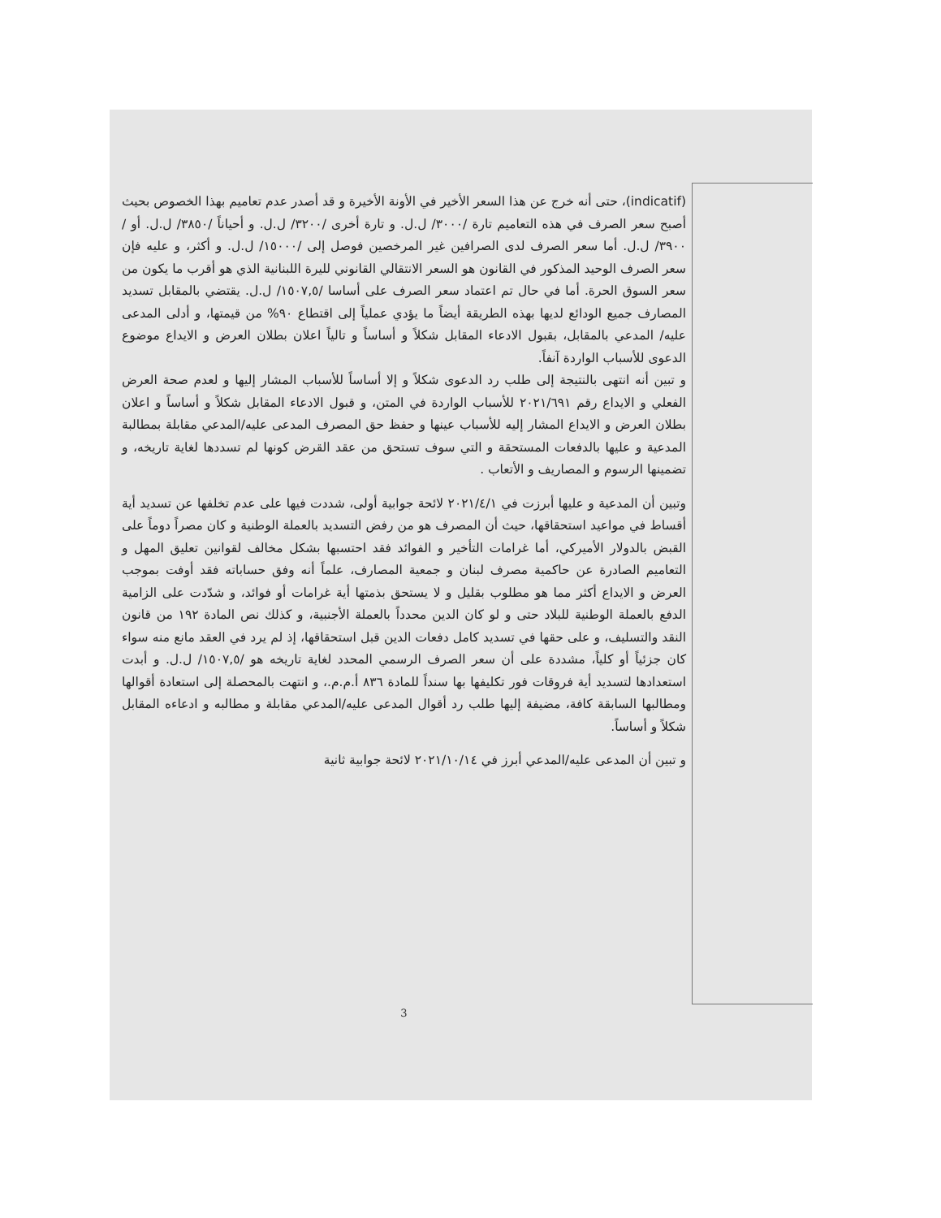(indicatif)، حتى أنه خرج عن هذا السعر الأخير في الأونة الأخيرة و قد أصدر عدم تعاميم بهذا الخصوص بحيث أصبح سعر الصرف في هذه التعاميم تارة /٣٠٠٠/ ل.ل. و تارة أخرى /٣٢٠٠/ ل.ل. و أحياناً /٣٨٥٠/ ل.ل. أو /٣٩٠٠/ ل.ل. أما سعر الصرف لدى الصرافين غير المرخصين فوصل إلى /١٥٠٠٠/ ل.ل. و أكثر، و عليه فإن سعر الصرف الوحيد المذكور في القانون هو السعر الانتقالي القانوني لليرة اللبنانية الذي هو أقرب ما يكون من سعر السوق الحرة. أما في حال تم اعتماد سعر الصرف على أساسا /١٥٠٧,٥/ ل.ل. يقتضي بالمقابل تسديد المصارف جميع الودائع لديها بهذه الطريقة أيضاً ما يؤدي عملياً إلى اقتطاع ٩٠% من قيمتها، و أدلى المدعى عليه/ المدعي بالمقابل، بقبول الادعاء المقابل شكلاً و أساساً و تالياً اعلان بطلان العرض و الايداع موضوع الدعوى للأسباب الواردة آنفاً.
و تبين أنه انتهى بالنتيجة إلى طلب رد الدعوى شكلاً و إلا أساساً للأسباب المشار إليها و لعدم صحة العرض الفعلي و الايداع رقم ٢٠٢١/٦٩١ للأسباب الواردة في المتن، و قبول الادعاء المقابل شكلاً و أساساً و اعلان بطلان العرض و الايداع المشار إليه للأسباب عينها و حفظ حق المصرف المدعى عليه/المدعي مقابلة بمطالبة المدعية و عليها بالدفعات المستحقة و التي سوف تستحق من عقد القرض كونها لم تسددها لغاية تاريخه، و تضمينها الرسوم و المصاريف و الأتعاب .
وتبين أن المدعية و عليها أبرزت في ٢٠٢١/٤/١ لائحة جوابية أولى، شددت فيها على عدم تخلفها عن تسديد أية أقساط في مواعيد استحقاقها، حيث أن المصرف هو من رفض التسديد بالعملة الوطنية و كان مصراً دوماً على القبض بالدولار الأميركي، أما غرامات التأخير و الفوائد فقد احتسبها بشكل مخالف لقوانين تعليق المهل و التعاميم الصادرة عن حاكمية مصرف لبنان و جمعية المصارف، علماً أنه وفق حساباته فقد أوفت بموجب العرض و الايداع أكثر مما هو مطلوب بقليل و لا يستحق بذمتها أية غرامات أو فوائد، و شدّدت على الزامية الدفع بالعملة الوطنية للبلاد حتى و لو كان الدين محدداً بالعملة الأجنبية، و كذلك نص المادة ١٩٢ من قانون النقد والتسليف، و على حقها في تسديد كامل دفعات الدين قبل استحقاقها، إذ لم يرد في العقد مانع منه سواء كان جزئياً أو كلياً، مشددة على أن سعر الصرف الرسمي المحدد لغاية تاريخه هو /١٥٠٧,٥/ ل.ل. و أبدت استعدادها لتسديد أية فروقات فور تكليفها بها سنداً للمادة ٨٣٦ أ.م.م.، و انتهت بالمحصلة إلى استعادة أقوالها ومطالبها السابقة كافة، مضيفة إليها طلب رد أقوال المدعى عليه/المدعي مقابلة و مطالبه و ادعاءه المقابل شكلاً و أساساً.
و تبين أن المدعى عليه/المدعي أبرز في ٢٠٢١/١٠/١٤ لائحة جوابية ثانية
3